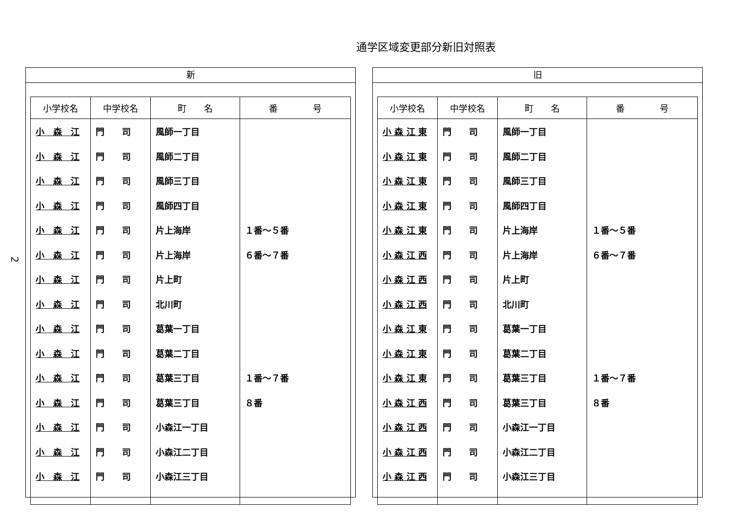通学区域変更部分新旧対照表
2
新
| 小学校名 | 中学校名 | 町 名 | 番 号 |
| --- | --- | --- | --- |
| 小 森 江 | 門 司 | 風師一丁目 | |
| 小 森 江 | 門 司 | 風師二丁目 | |
| 小 森 江 | 門 司 | 風師三丁目 | |
| 小 森 江 | 門 司 | 風師四丁目 | |
| 小 森 江 | 門 司 | 片上海岸 | １番～５番 |
| 小 森 江 | 門 司 | 片上海岸 | ６番～７番 |
| 小 森 江 | 門 司 | 片上町 | |
| 小 森 江 | 門 司 | 北川町 | |
| 小 森 江 | 門 司 | 葛葉一丁目 | |
| 小 森 江 | 門 司 | 葛葉二丁目 | |
| 小 森 江 | 門 司 | 葛葉三丁目 | １番～７番 |
| 小 森 江 | 門 司 | 葛葉三丁目 | ８番 |
| 小 森 江 | 門 司 | 小森江一丁目 | |
| 小 森 江 | 門 司 | 小森江二丁目 | |
| 小 森 江 | 門 司 | 小森江三丁目 | |
旧
| 小学校名 | 中学校名 | 町 名 | 番 号 |
| --- | --- | --- | --- |
| 小 森 江 東 | 門 司 | 風師一丁目 | |
| 小 森 江 東 | 門 司 | 風師二丁目 | |
| 小 森 江 東 | 門 司 | 風師三丁目 | |
| 小 森 江 東 | 門 司 | 風師四丁目 | |
| 小 森 江 東 | 門 司 | 片上海岸 | １番～５番 |
| 小 森 江 西 | 門 司 | 片上海岸 | ６番～７番 |
| 小 森 江 西 | 門 司 | 片上町 | |
| 小 森 江 西 | 門 司 | 北川町 | |
| 小 森 江 東 | 門 司 | 葛葉一丁目 | |
| 小 森 江 東 | 門 司 | 葛葉二丁目 | |
| 小 森 江 東 | 門 司 | 葛葉三丁目 | １番～７番 |
| 小 森 江 西 | 門 司 | 葛葉三丁目 | ８番 |
| 小 森 江 西 | 門 司 | 小森江一丁目 | |
| 小 森 江 西 | 門 司 | 小森江二丁目 | |
| 小 森 江 西 | 門 司 | 小森江三丁目 | |